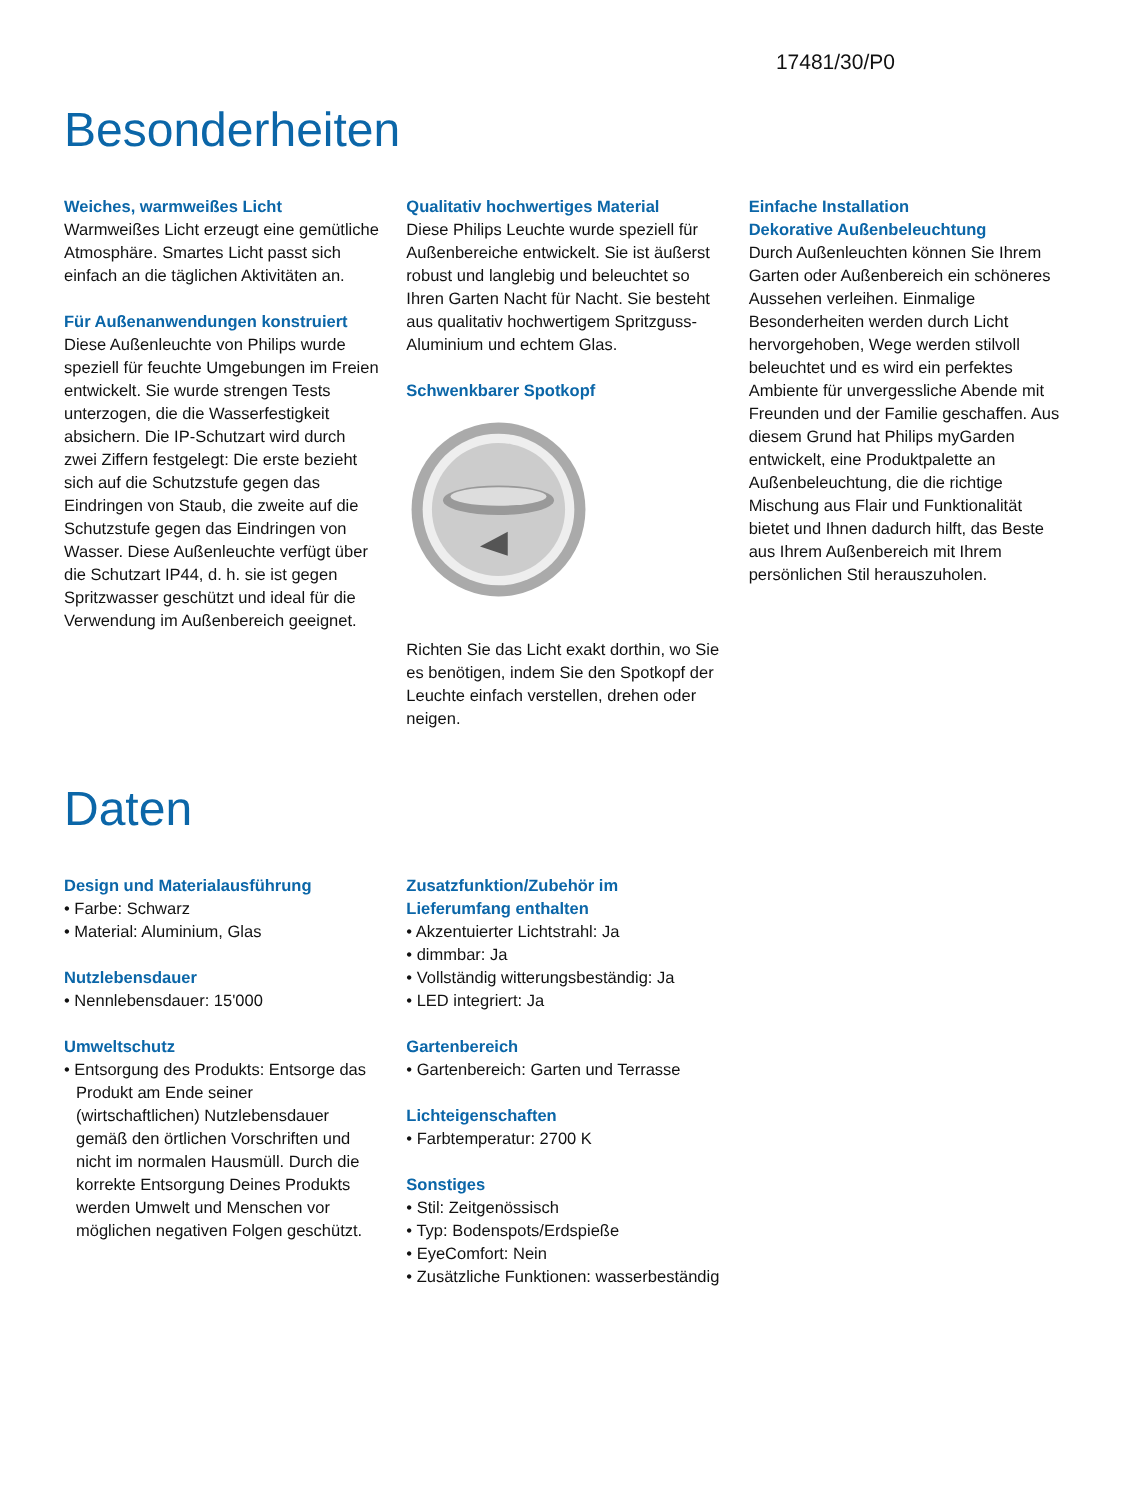17481/30/P0
Besonderheiten
Weiches, warmweißes Licht
Warmweißes Licht erzeugt eine gemütliche Atmosphäre. Smartes Licht passt sich einfach an die täglichen Aktivitäten an.
Für Außenanwendungen konstruiert
Diese Außenleuchte von Philips wurde speziell für feuchte Umgebungen im Freien entwickelt. Sie wurde strengen Tests unterzogen, die die Wasserfestigkeit absichern. Die IP-Schutzart wird durch zwei Ziffern festgelegt: Die erste bezieht sich auf die Schutzstufe gegen das Eindringen von Staub, die zweite auf die Schutzstufe gegen das Eindringen von Wasser. Diese Außenleuchte verfügt über die Schutzart IP44, d. h. sie ist gegen Spritzwasser geschützt und ideal für die Verwendung im Außenbereich geeignet.
Qualitativ hochwertiges Material
Diese Philips Leuchte wurde speziell für Außenbereiche entwickelt. Sie ist äußerst robust und langlebig und beleuchtet so Ihren Garten Nacht für Nacht. Sie besteht aus qualitativ hochwertigem Spritzguss-Aluminium und echtem Glas.
Schwenkbarer Spotkopf
Richten Sie das Licht exakt dorthin, wo Sie es benötigen, indem Sie den Spotkopf der Leuchte einfach verstellen, drehen oder neigen.
Einfache Installation
Dekorative Außenbeleuchtung
Durch Außenleuchten können Sie Ihrem Garten oder Außenbereich ein schöneres Aussehen verleihen. Einmalige Besonderheiten werden durch Licht hervorgehoben, Wege werden stilvoll beleuchtet und es wird ein perfektes Ambiente für unvergessliche Abende mit Freunden und der Familie geschaffen. Aus diesem Grund hat Philips myGarden entwickelt, eine Produktpalette an Außenbeleuchtung, die die richtige Mischung aus Flair und Funktionalität bietet und Ihnen dadurch hilft, das Beste aus Ihrem Außenbereich mit Ihrem persönlichen Stil herauszuholen.
Daten
Design und Materialausführung
• Farbe: Schwarz
• Material: Aluminium, Glas
Nutzlebensdauer
• Nennlebensdauer: 15'000
Umweltschutz
• Entsorgung des Produkts: Entsorge das Produkt am Ende seiner (wirtschaftlichen) Nutzlebensdauer gemäß den örtlichen Vorschriften und nicht im normalen Hausmüll. Durch die korrekte Entsorgung Deines Produkts werden Umwelt und Menschen vor möglichen negativen Folgen geschützt.
Zusatzfunktion/Zubehör im Lieferumfang enthalten
• Akzentuierter Lichtstrahl: Ja
• dimmbar: Ja
• Vollständig witterungsbeständig: Ja
• LED integriert: Ja
Gartenbereich
• Gartenbereich: Garten und Terrasse
Lichteigenschaften
• Farbtemperatur: 2700 K
Sonstiges
• Stil: Zeitgenössisch
• Typ: Bodenspots/Erdspieße
• EyeComfort: Nein
• Zusätzliche Funktionen: wasserbeständig